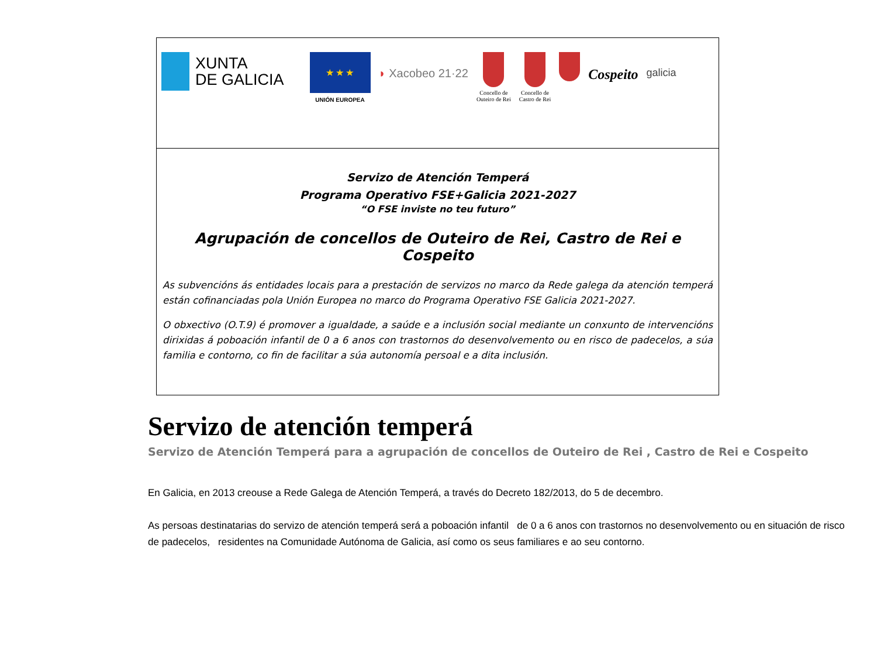XUNTA
DE GALICIA
★ ★ ★
UNIÓN EUROPEA
◗ Xacobeo 21·22
Concello de
Outeiro de Rei
Concello de
Castro de Rei
Cospeito
galicia
Servizo de Atención Temperá
Programa Operativo FSE+Galicia 2021-2027
“O FSE inviste no teu futuro”
Agrupación de concellos de Outeiro de Rei, Castro de Rei e Cospeito
As subvencións ás entidades locais para a prestación de servizos no marco da Rede galega da atención temperá están cofinanciadas pola Unión Europea no marco do Programa Operativo FSE Galicia 2021-2027.
O obxectivo (O.T.9) é promover a igualdade, a saúde e a inclusión social mediante un conxunto de intervencións dirixidas á poboación infantil de 0 a 6 anos con trastornos do desenvolvemento ou en risco de padecelos, a súa familia e contorno, co fin de facilitar a súa autonomía persoal e a dita inclusión.
Servizo de atención temperá
Servizo de Atención Temperá para a agrupación de concellos de Outeiro de Rei , Castro de Rei e Cospeito
En Galicia, en 2013 creouse a Rede Galega de Atención Temperá, a través do Decreto 182/2013, do 5 de decembro.
As persoas destinatarias do servizo de atención temperá será a poboación infantil de 0 a 6 anos con trastornos no desenvolvemento ou en situación de risco de padecelos, residentes na Comunidade Autónoma de Galicia, así como os seus familiares e ao seu contorno.